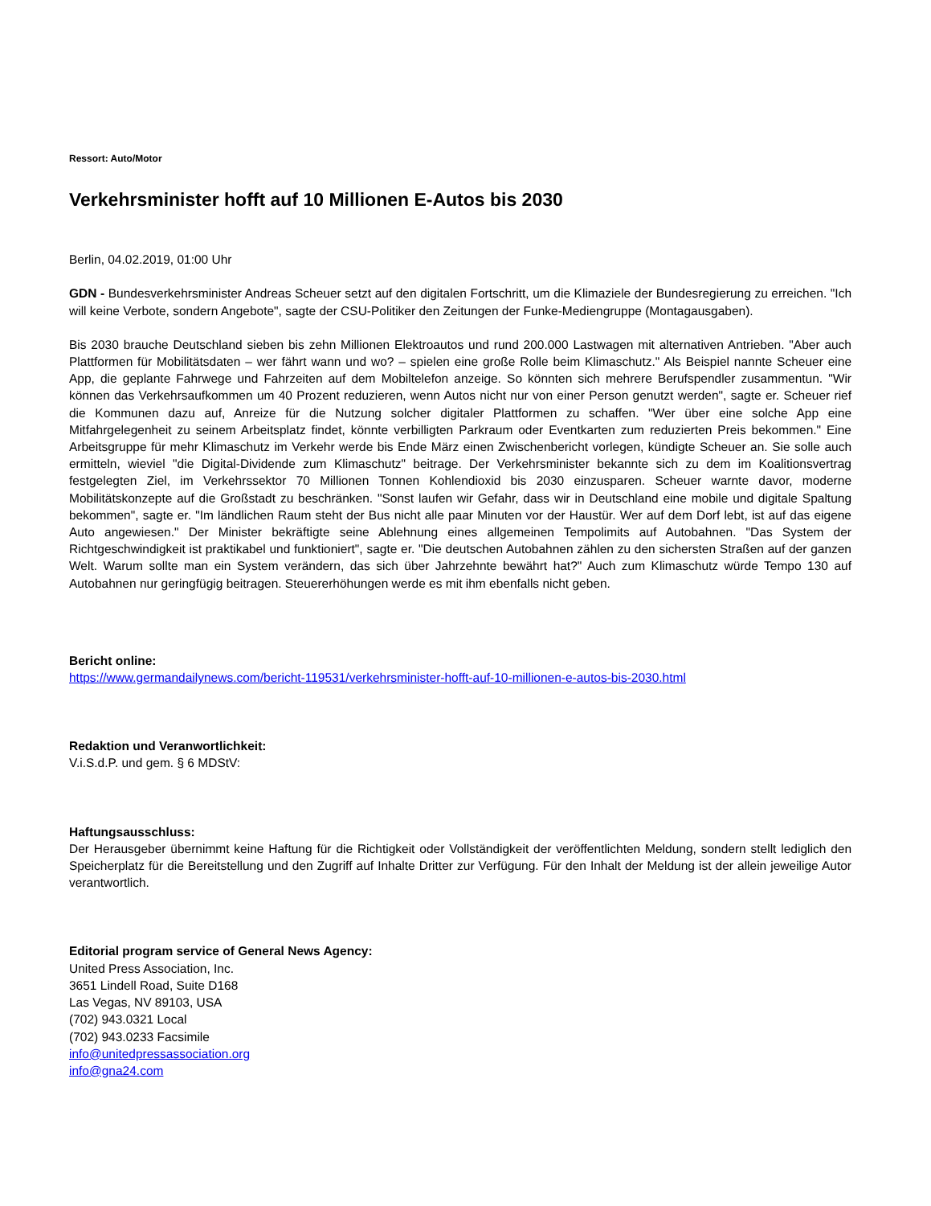Ressort: Auto/Motor
Verkehrsminister hofft auf 10 Millionen E-Autos bis 2030
Berlin, 04.02.2019, 01:00 Uhr
GDN - Bundesverkehrsminister Andreas Scheuer setzt auf den digitalen Fortschritt, um die Klimaziele der Bundesregierung zu erreichen. "Ich will keine Verbote, sondern Angebote", sagte der CSU-Politiker den Zeitungen der Funke-Mediengruppe (Montagausgaben).
Bis 2030 brauche Deutschland sieben bis zehn Millionen Elektroautos und rund 200.000 Lastwagen mit alternativen Antrieben. "Aber auch Plattformen für Mobilitätsdaten – wer fährt wann und wo? – spielen eine große Rolle beim Klimaschutz." Als Beispiel nannte Scheuer eine App, die geplante Fahrwege und Fahrzeiten auf dem Mobiltelefon anzeige. So könnten sich mehrere Berufspendler zusammentun. "Wir können das Verkehrsaufkommen um 40 Prozent reduzieren, wenn Autos nicht nur von einer Person genutzt werden", sagte er. Scheuer rief die Kommunen dazu auf, Anreize für die Nutzung solcher digitaler Plattformen zu schaffen. "Wer über eine solche App eine Mitfahrgelegenheit zu seinem Arbeitsplatz findet, könnte verbilligten Parkraum oder Eventkarten zum reduzierten Preis bekommen." Eine Arbeitsgruppe für mehr Klimaschutz im Verkehr werde bis Ende März einen Zwischenbericht vorlegen, kündigte Scheuer an. Sie solle auch ermitteln, wieviel "die Digital-Dividende zum Klimaschutz" beitrage. Der Verkehrsminister bekannte sich zu dem im Koalitionsvertrag festgelegten Ziel, im Verkehrssektor 70 Millionen Tonnen Kohlendioxid bis 2030 einzusparen. Scheuer warnte davor, moderne Mobilitätskonzepte auf die Großstadt zu beschränken. "Sonst laufen wir Gefahr, dass wir in Deutschland eine mobile und digitale Spaltung bekommen", sagte er. "Im ländlichen Raum steht der Bus nicht alle paar Minuten vor der Haustür. Wer auf dem Dorf lebt, ist auf das eigene Auto angewiesen." Der Minister bekräftigte seine Ablehnung eines allgemeinen Tempolimits auf Autobahnen. "Das System der Richtgeschwindigkeit ist praktikabel und funktioniert", sagte er. "Die deutschen Autobahnen zählen zu den sichersten Straßen auf der ganzen Welt. Warum sollte man ein System verändern, das sich über Jahrzehnte bewährt hat?" Auch zum Klimaschutz würde Tempo 130 auf Autobahnen nur geringfügig beitragen. Steuererhöhungen werde es mit ihm ebenfalls nicht geben.
Bericht online:
https://www.germandailynews.com/bericht-119531/verkehrsminister-hofft-auf-10-millionen-e-autos-bis-2030.html
Redaktion und Veranwortlichkeit:
V.i.S.d.P. und gem. § 6 MDStV:
Haftungsausschluss:
Der Herausgeber übernimmt keine Haftung für die Richtigkeit oder Vollständigkeit der veröffentlichten Meldung, sondern stellt lediglich den Speicherplatz für die Bereitstellung und den Zugriff auf Inhalte Dritter zur Verfügung. Für den Inhalt der Meldung ist der allein jeweilige Autor verantwortlich.
Editorial program service of General News Agency:
United Press Association, Inc.
3651 Lindell Road, Suite D168
Las Vegas, NV 89103, USA
(702) 943.0321 Local
(702) 943.0233 Facsimile
info@unitedpressassociation.org
info@gna24.com